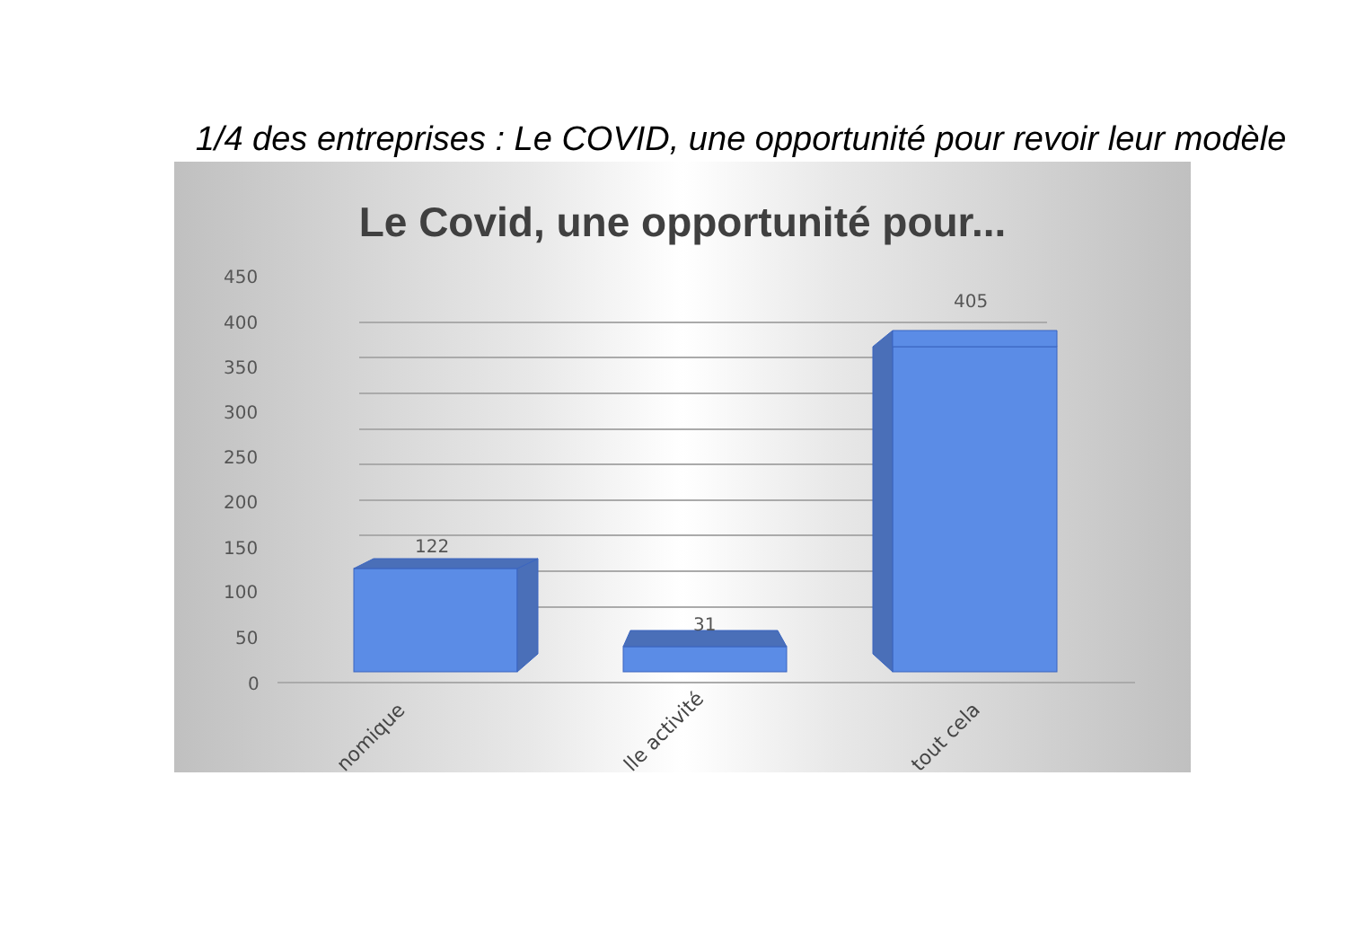1/4 des entreprises : Le COVID, une opportunité pour revoir leur modèle
Le Covid, une opportunité pour...
450
400
350
300
250
200
150
100
50
0
122
31
405
nomique
lle activité
tout cela